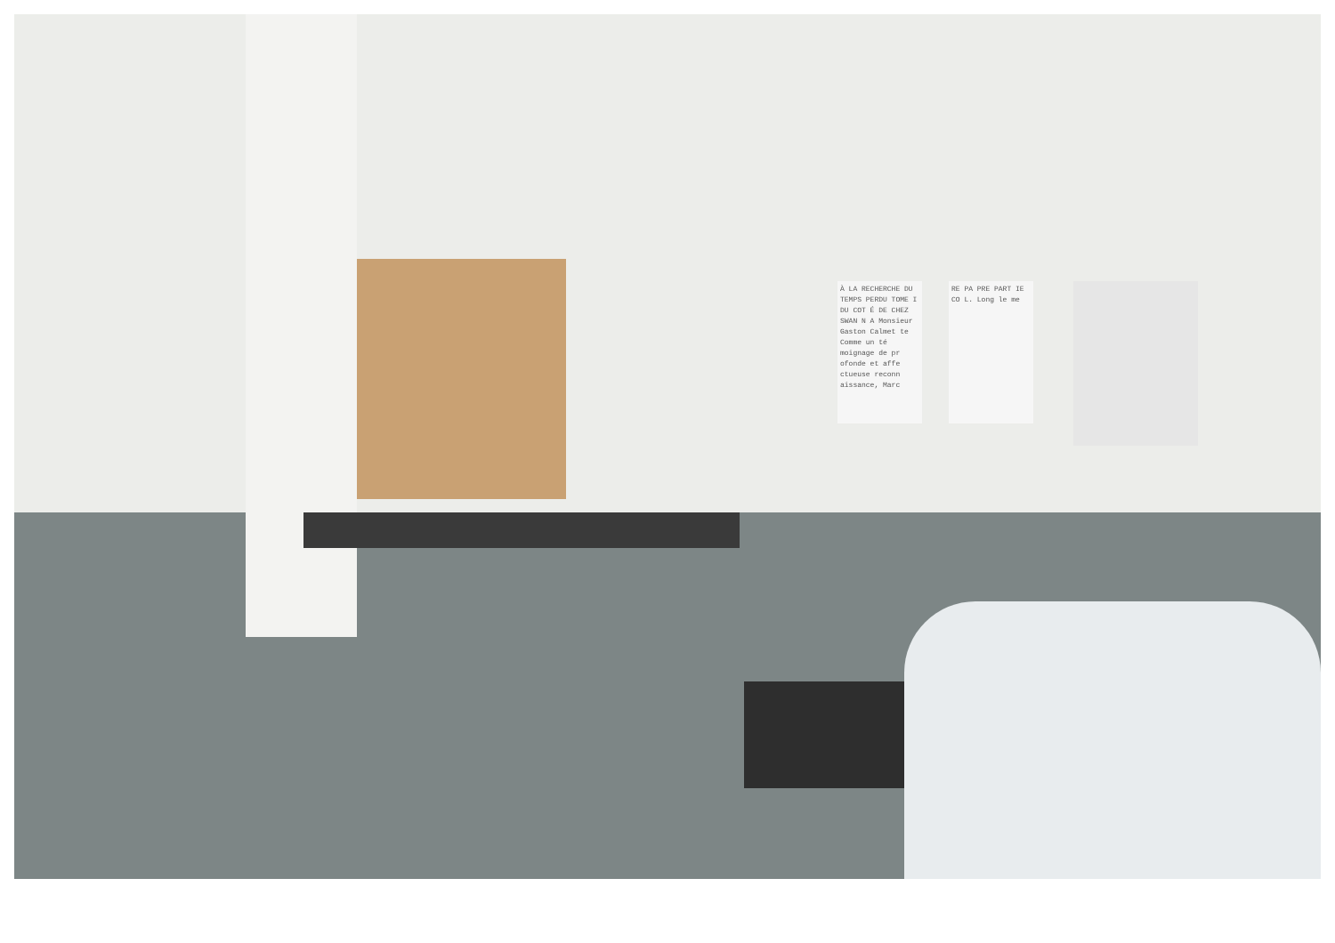À LA RECHERCHE DU TEMPS PERDU TOME I DU COT É DE CHEZ SWAN N A Monsieur Gaston Calmet te Comme un té moignage de pr ofonde et affe ctueuse reconn aissance, Marc
RE PA PRE PART IE CO L. Long le me